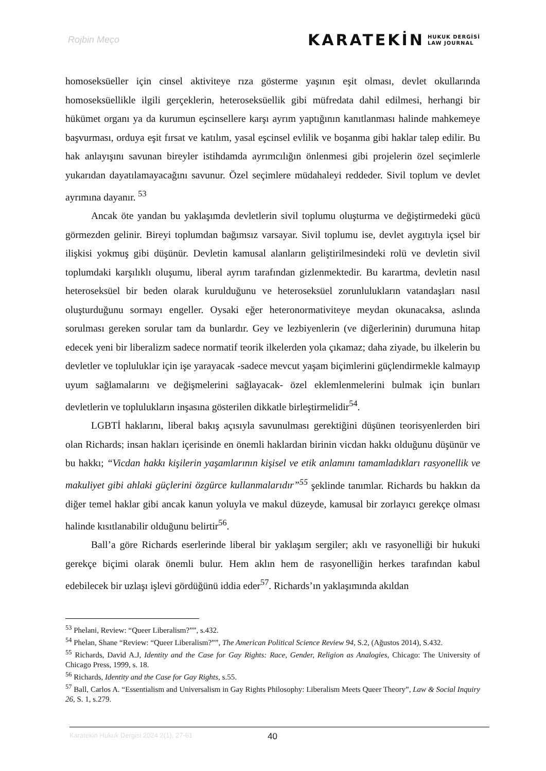Rojbin Meço
KARATEKİN HUKUK DERGİSİ
LAW JOURNAL
homoseksüeller için cinsel aktiviteye rıza gösterme yaşının eşit olması, devlet okullarında homoseksüellikle ilgili gerçeklerin, heteroseksüellik gibi müfredata dahil edilmesi, herhangi bir hükümet organı ya da kurumun eşcinsellere karşı ayrım yaptığının kanıtlanması halinde mahkemeye başvurması, orduya eşit fırsat ve katılım, yasal eşcinsel evlilik ve boşanma gibi haklar talep edilir. Bu hak anlayışını savunan bireyler istihdamda ayrımcılığın önlenmesi gibi projelerin özel seçimlerle yukarıdan dayatılamayacağını savunur. Özel seçimlere müdahaleyi reddeder. Sivil toplum ve devlet ayrımına dayanır. <sup>53</sup>
Ancak öte yandan bu yaklaşımda devletlerin sivil toplumu oluşturma ve değiştirmedeki gücü görmezden gelinir. Bireyi toplumdan bağımsız varsayar. Sivil toplumu ise, devlet aygıtıyla içsel bir ilişkisi yokmuş gibi düşünür. Devletin kamusal alanların geliştirilmesindeki rolü ve devletin sivil toplumdaki karşılıklı oluşumu, liberal ayrım tarafından gizlenmektedir. Bu karartma, devletin nasıl heteroseksüel bir beden olarak kurulduğunu ve heteroseksüel zorunlulukların vatandaşları nasıl oluşturduğunu sormayı engeller. Oysaki eğer heteronormativiteye meydan okunacaksa, aslında sorulması gereken sorular tam da bunlardır. Gey ve lezbiyenlerin (ve diğerlerinin) durumuna hitap edecek yeni bir liberalizm sadece normatif teorik ilkelerden yola çıkamaz; daha ziyade, bu ilkelerin bu devletler ve topluluklar için işe yarayacak -sadece mevcut yaşam biçimlerini güçlendirmekle kalmayıp uyum sağlamalarını ve değişmelerini sağlayacak- özel eklemlenmelerini bulmak için bunları devletlerin ve toplulukların inşasına gösterilen dikkatle birleştirmelidir<sup>54</sup>.
LGBTİ haklarını, liberal bakış açısıyla savunulması gerektiğini düşünen teorisyenlerden biri olan Richards; insan hakları içerisinde en önemli haklardan birinin vicdan hakkı olduğunu düşünür ve bu hakkı; “Vicdan hakkı kişilerin yaşamlarının kişisel ve etik anlamını tamamladıkları rasyonellik ve makuliyet gibi ahlaki güçlerini özgürce kullanmalarıdır”<sup>55</sup> şeklinde tanımlar. Richards bu hakkın da diğer temel haklar gibi ancak kanun yoluyla ve makul düzeyde, kamusal bir zorlayıcı gerekçe olması halinde kısıtlanabilir olduğunu belirtir<sup>56</sup>.
Ball’a göre Richards eserlerinde liberal bir yaklaşım sergiler; aklı ve rasyonelliği bir hukuki gerekçe biçimi olarak önemli bulur. Hem aklın hem de rasyonelliğin herkes tarafından kabul edebilecek bir uzlaşı işlevi gördüğünü iddia eder<sup>57</sup>. Richards’ın yaklaşımında akıldan
<sup>53</sup> Phelani, Review: “Queer Liberalism?””, s.432.
<sup>54</sup> Phelan, Shane “Review: “Queer Liberalism?””, The American Political Science Review 94, S.2, (Ağustos 2014), S.432.
<sup>55</sup> Richards, David A.J, Identity and the Case for Gay Rights: Race, Gender, Religion as Analogies, Chicago: The University of Chicago Press, 1999, s. 18.
<sup>56</sup> Richards, Identity and the Case for Gay Rights, s.55.
<sup>57</sup> Ball, Carlos A. “Essentialism and Universalism in Gay Rights Philosophy: Liberalism Meets Queer Theory”, Law & Social Inquiry 26, S. 1, s.279.
Karatekin Hukuk Dergisi 2024 2(1), 27-61 40